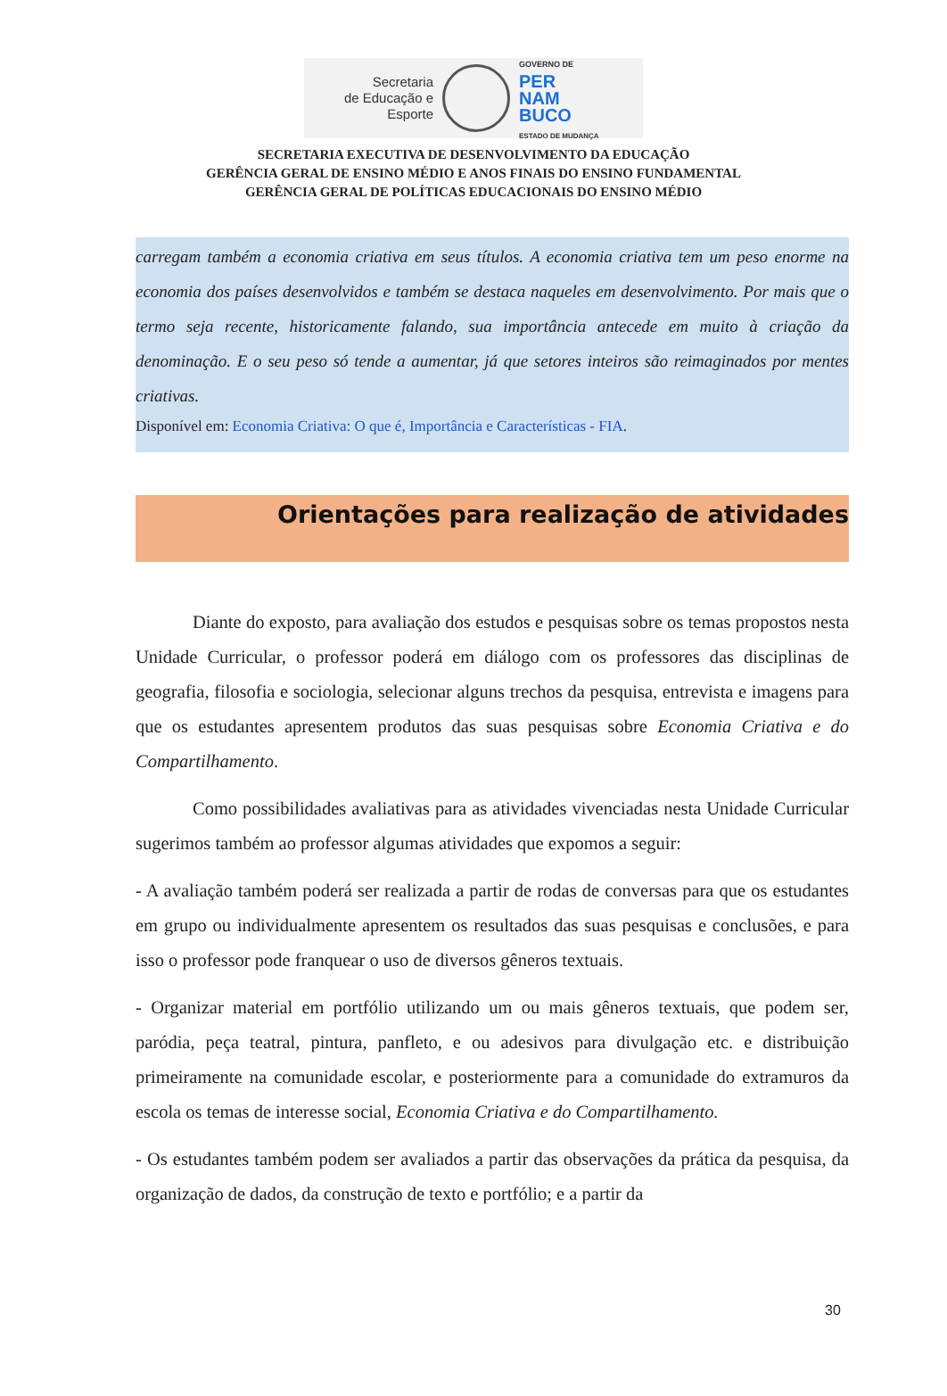Secretaria
de Educação e
Esporte
GOVERNO DE
PER
NAM
BUCO
ESTADO DE MUDANÇA
SECRETARIA EXECUTIVA DE DESENVOLVIMENTO DA EDUCAÇÃO
GERÊNCIA GERAL DE ENSINO MÉDIO E ANOS FINAIS DO ENSINO FUNDAMENTAL
GERÊNCIA GERAL DE POLÍTICAS EDUCACIONAIS DO ENSINO MÉDIO
carregam também a economia criativa em seus títulos. A economia criativa tem um peso enorme na economia dos países desenvolvidos e também se destaca naqueles em desenvolvimento. Por mais que o termo seja recente, historicamente falando, sua importância antecede em muito à criação da denominação. E o seu peso só tende a aumentar, já que setores inteiros são reimaginados por mentes criativas.
Disponível em: Economia Criativa: O que é, Importância e Características - FIA.
Orientações para realização de atividades
Diante do exposto, para avaliação dos estudos e pesquisas sobre os temas propostos nesta Unidade Curricular, o professor poderá em diálogo com os professores das disciplinas de geografia, filosofia e sociologia, selecionar alguns trechos da pesquisa, entrevista e imagens para que os estudantes apresentem produtos das suas pesquisas sobre Economia Criativa e do Compartilhamento.
Como possibilidades avaliativas para as atividades vivenciadas nesta Unidade Curricular sugerimos também ao professor algumas atividades que expomos a seguir:
- A avaliação também poderá ser realizada a partir de rodas de conversas para que os estudantes em grupo ou individualmente apresentem os resultados das suas pesquisas e conclusões, e para isso o professor pode franquear o uso de diversos gêneros textuais.
- Organizar material em portfólio utilizando um ou mais gêneros textuais, que podem ser, paródia, peça teatral, pintura, panfleto, e ou adesivos para divulgação etc. e distribuição primeiramente na comunidade escolar, e posteriormente para a comunidade do extramuros da escola os temas de interesse social, Economia Criativa e do Compartilhamento.
- Os estudantes também podem ser avaliados a partir das observações da prática da pesquisa, da organização de dados, da construção de texto e portfólio; e a partir da
30